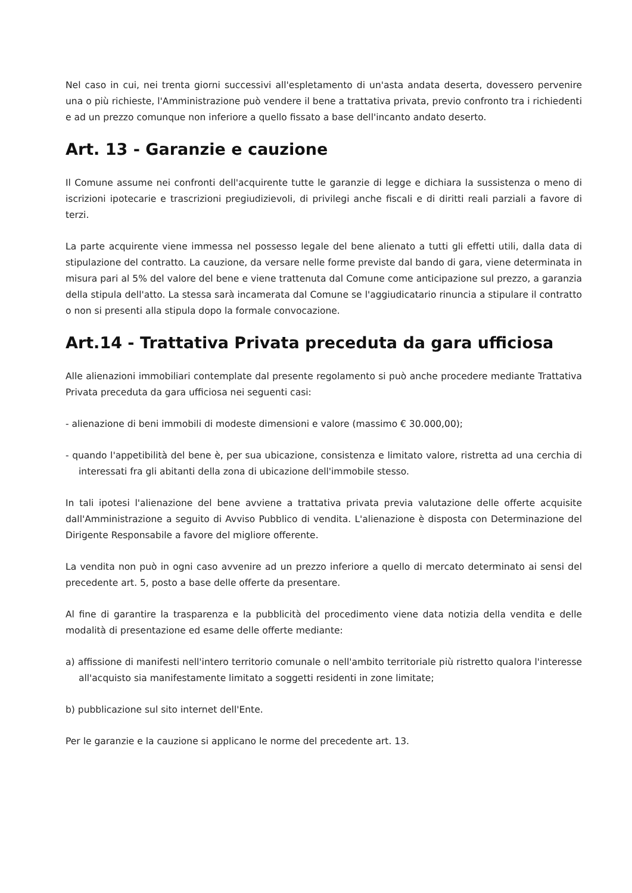Nel caso in cui, nei trenta giorni successivi all'espletamento di un'asta andata deserta, dovessero pervenire una o più richieste, l'Amministrazione può vendere il bene a trattativa privata, previo confronto tra i richiedenti e ad un prezzo comunque non inferiore a quello fissato a base dell'incanto andato deserto.
Art. 13 - Garanzie e cauzione
Il Comune assume nei confronti dell'acquirente tutte le garanzie di legge e dichiara la sussistenza o meno di iscrizioni ipotecarie e trascrizioni pregiudizievoli, di privilegi anche fiscali e di diritti reali parziali a favore di terzi.
La parte acquirente viene immessa nel possesso legale del bene alienato a tutti gli effetti utili, dalla data di stipulazione del contratto. La cauzione, da versare nelle forme previste dal bando di gara, viene determinata in misura pari al 5% del valore del bene e viene trattenuta dal Comune come anticipazione sul prezzo, a garanzia della stipula dell'atto. La stessa sarà incamerata dal Comune se l'aggiudicatario rinuncia a stipulare il contratto o non si presenti alla stipula dopo la formale convocazione.
Art.14 - Trattativa Privata preceduta da gara ufficiosa
Alle alienazioni immobiliari contemplate dal presente regolamento si può anche procedere mediante Trattativa Privata preceduta da gara ufficiosa nei seguenti casi:
- alienazione di beni immobili di modeste dimensioni e valore (massimo € 30.000,00);
- quando l'appetibilità del bene è, per sua ubicazione, consistenza e limitato valore, ristretta ad una cerchia di interessati fra gli abitanti della zona di ubicazione dell'immobile stesso.
In tali ipotesi l'alienazione del bene avviene a trattativa privata previa valutazione delle offerte acquisite dall'Amministrazione a seguito di Avviso Pubblico di vendita. L'alienazione è disposta con Determinazione del Dirigente Responsabile a favore del migliore offerente.
La vendita non può in ogni caso avvenire ad un prezzo inferiore a quello di mercato determinato ai sensi del precedente art. 5, posto a base delle offerte da presentare.
Al fine di garantire la trasparenza e la pubblicità del procedimento viene data notizia della vendita e delle modalità di presentazione ed esame delle offerte mediante:
a) affissione di manifesti nell'intero territorio comunale o nell'ambito territoriale più ristretto qualora l'interesse all'acquisto sia manifestamente limitato a soggetti residenti in zone limitate;
b) pubblicazione sul sito internet dell'Ente.
Per le garanzie e la cauzione si applicano le norme del precedente art. 13.